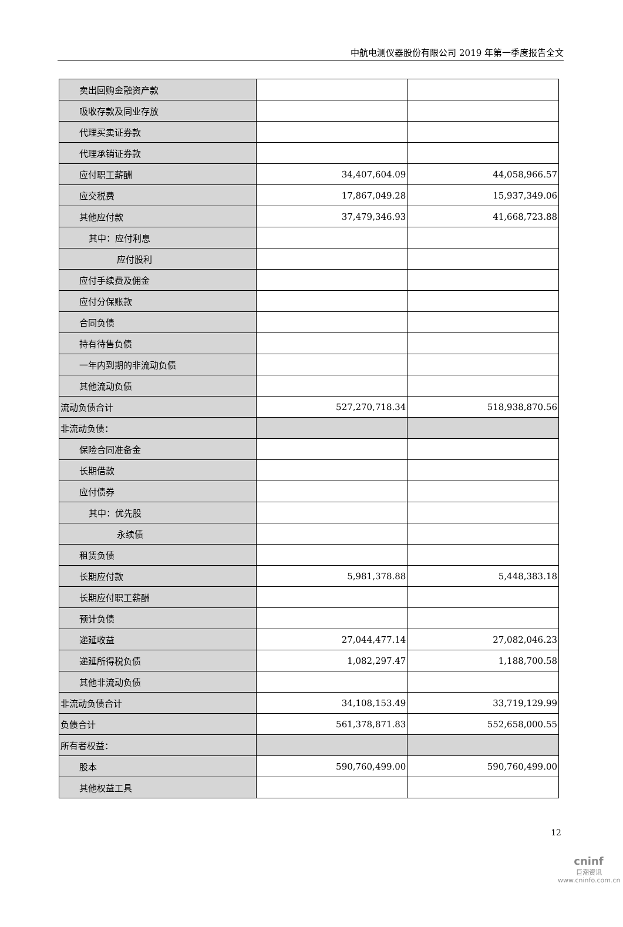中航电测仪器股份有限公司 2019 年第一季度报告全文
| 卖出回购金融资产款 | | |
| 吸收存款及同业存放 | | |
| 代理买卖证券款 | | |
| 代理承销证券款 | | |
| 应付职工薪酬 | 34,407,604.09 | 44,058,966.57 |
| 应交税费 | 17,867,049.28 | 15,937,349.06 |
| 其他应付款 | 37,479,346.93 | 41,668,723.88 |
| 其中：应付利息 | | |
| 应付股利 | | |
| 应付手续费及佣金 | | |
| 应付分保账款 | | |
| 合同负债 | | |
| 持有待售负债 | | |
| 一年内到期的非流动负债 | | |
| 其他流动负债 | | |
| 流动负债合计 | 527,270,718.34 | 518,938,870.56 |
| 非流动负债： | | |
| 保险合同准备金 | | |
| 长期借款 | | |
| 应付债券 | | |
| 其中：优先股 | | |
| 永续债 | | |
| 租赁负债 | | |
| 长期应付款 | 5,981,378.88 | 5,448,383.18 |
| 长期应付职工薪酬 | | |
| 预计负债 | | |
| 递延收益 | 27,044,477.14 | 27,082,046.23 |
| 递延所得税负债 | 1,082,297.47 | 1,188,700.58 |
| 其他非流动负债 | | |
| 非流动负债合计 | 34,108,153.49 | 33,719,129.99 |
| 负债合计 | 561,378,871.83 | 552,658,000.55 |
| 所有者权益： | | |
| 股本 | 590,760,499.00 | 590,760,499.00 |
| 其他权益工具 | | |
12
cninf
巨潮资讯
www.cninfo.com.cn